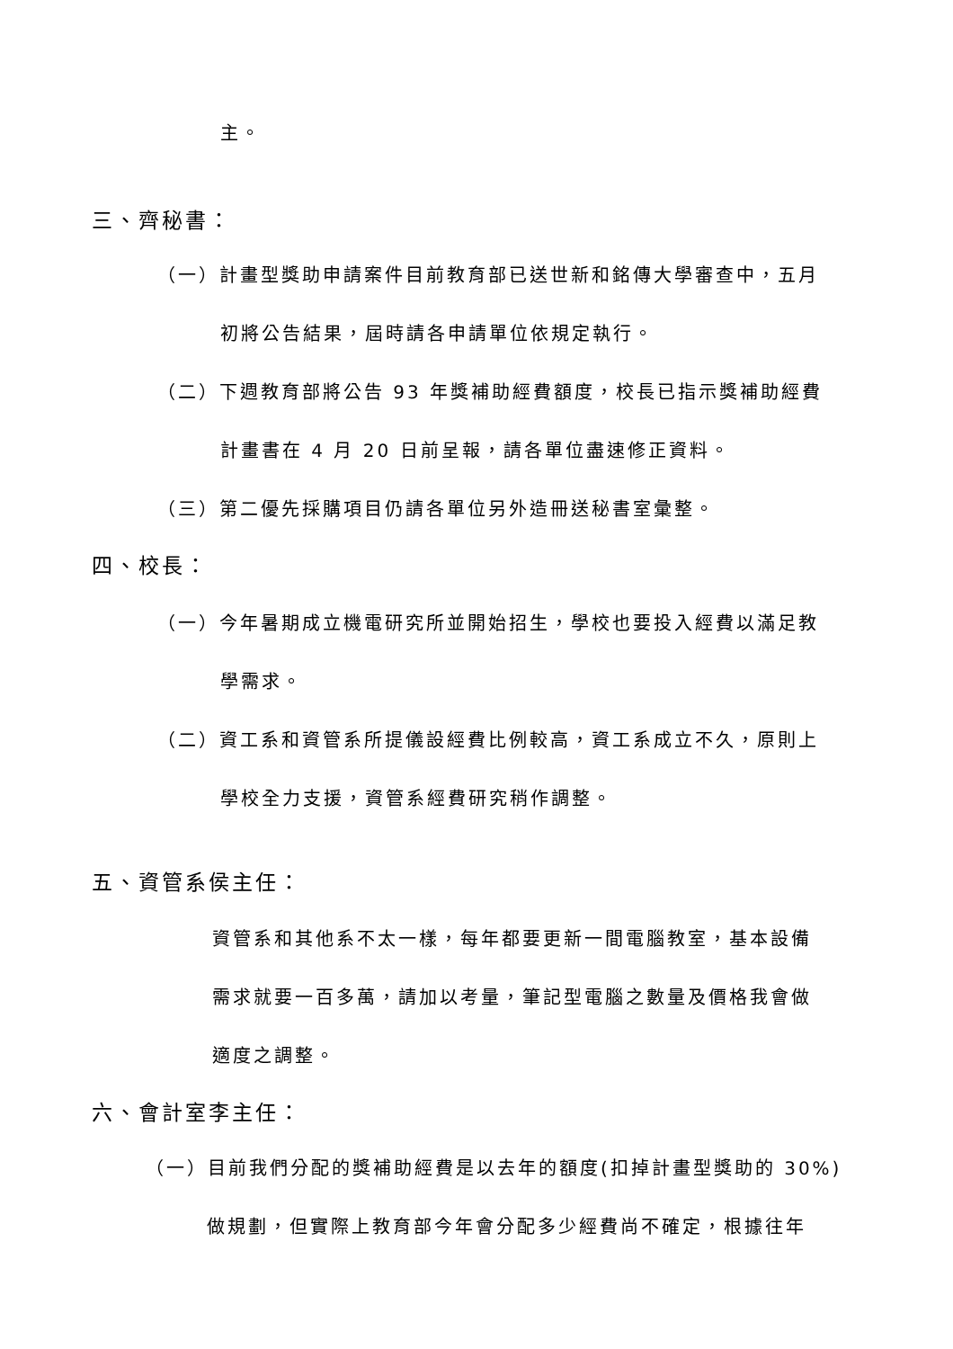主。
三、齊秘書：
（一）計畫型獎助申請案件目前教育部已送世新和銘傳大學審查中，五月
初將公告結果，屆時請各申請單位依規定執行。
（二）下週教育部將公告 93 年獎補助經費額度，校長已指示獎補助經費
計畫書在 4 月 20 日前呈報，請各單位盡速修正資料。
（三）第二優先採購項目仍請各單位另外造冊送秘書室彙整。
四、校長：
（一）今年暑期成立機電研究所並開始招生，學校也要投入經費以滿足教
學需求。
（二）資工系和資管系所提儀設經費比例較高，資工系成立不久，原則上
學校全力支援，資管系經費研究稍作調整。
五、資管系侯主任：
資管系和其他系不太一樣，每年都要更新一間電腦教室，基本設備
需求就要一百多萬，請加以考量，筆記型電腦之數量及價格我會做
適度之調整。
六、會計室李主任：
（一）目前我們分配的獎補助經費是以去年的額度(扣掉計畫型獎助的 30%)
做規劃，但實際上教育部今年會分配多少經費尚不確定，根據往年